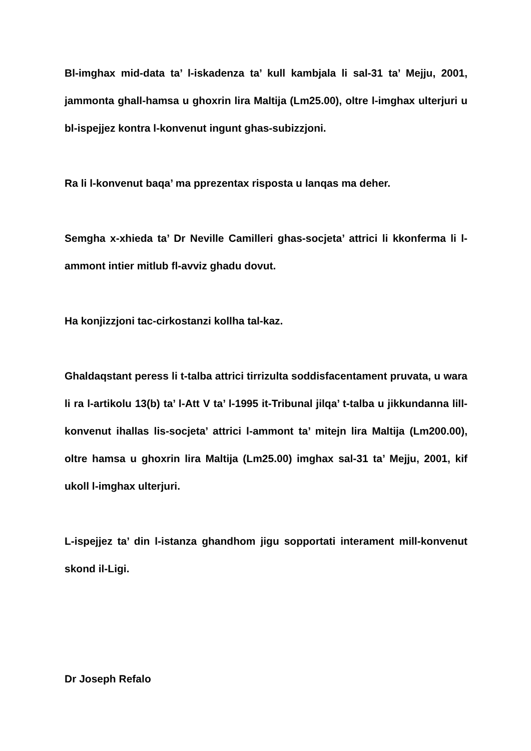Bl-imghax mid-data ta’ l-iskadenza ta’ kull kambjala li sal-31 ta’ Mejju, 2001, jammonta ghall-hamsa u ghoxrin lira Maltija (Lm25.00), oltre l-imghax ulterjuri u bl-ispejjez kontra l-konvenut ingunt ghas-subizzjoni.
Ra li l-konvenut baqa’ ma pprezentax risposta u lanqas ma deher.
Semgha x-xhieda ta’ Dr Neville Camilleri ghas-socjeta’ attrici li kkonferma li l-ammont intier mitlub fl-avviz ghadu dovut.
Ha konjizzjoni tac-cirkostanzi kollha tal-kaz.
Ghaldaqstant peress li t-talba attrici tirrizulta soddisfacentament pruvata, u wara li ra l-artikolu 13(b) ta’ l-Att V ta’ l-1995 it-Tribunal jilqa’ t-talba u jikkundanna lill-konvenut ihallas lis-socjeta’ attrici l-ammont ta’ mitejn lira Maltija (Lm200.00), oltre hamsa u ghoxrin lira Maltija (Lm25.00) imghax sal-31 ta’ Mejju, 2001, kif ukoll l-imghax ulterjuri.
L-ispejjez ta’ din l-istanza ghandhom jigu sopportati interament mill-konvenut skond il-Ligi.
Dr Joseph Refalo